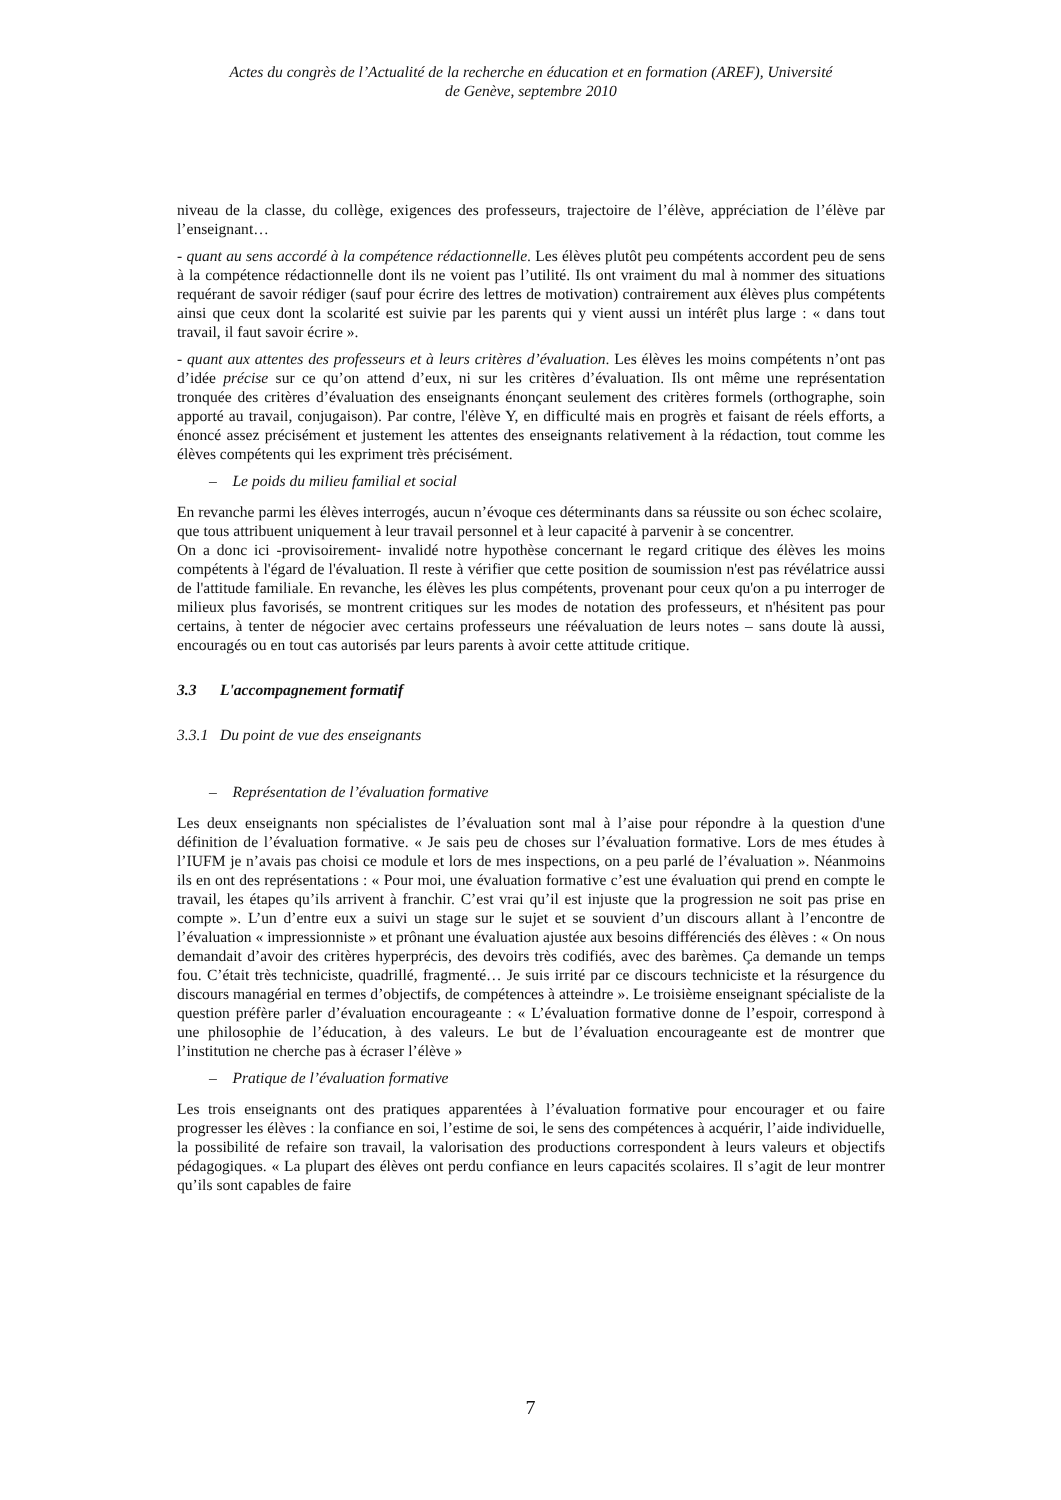Actes du congrès de l’Actualité de la recherche en éducation et en formation (AREF), Université
de Genève, septembre 2010
niveau de la classe, du collège, exigences des professeurs, trajectoire de l’élève, appréciation de l’élève par l’enseignant…
- quant au sens accordé à la compétence rédactionnelle. Les élèves plutôt peu compétents accordent peu de sens à la compétence rédactionnelle dont ils ne voient pas l’utilité. Ils ont vraiment du mal à nommer des situations requérant de savoir rédiger (sauf pour écrire des lettres de motivation) contrairement aux élèves plus compétents ainsi que ceux dont la scolarité est suivie par les parents qui y vient aussi un intérêt plus large : « dans tout travail, il faut savoir écrire ».
- quant aux attentes des professeurs et à leurs critères d’évaluation. Les élèves les moins compétents n’ont pas d’idée précise sur ce qu’on attend d’eux, ni sur les critères d’évaluation. Ils ont même une représentation tronquée des critères d’évaluation des enseignants énonçant seulement des critères formels (orthographe, soin apporté au travail, conjugaison). Par contre, l'élève Y, en difficulté mais en progrès et faisant de réels efforts, a énoncé assez précisément et justement les attentes des enseignants relativement à la rédaction, tout comme les élèves compétents qui les expriment très précisément.
– Le poids du milieu familial et social
En revanche parmi les élèves interrogés, aucun n’évoque ces déterminants dans sa réussite ou son échec scolaire, que tous attribuent uniquement à leur travail personnel et à leur capacité à parvenir à se concentrer.
On a donc ici -provisoirement- invalidé notre hypothèse concernant le regard critique des élèves les moins compétents à l'égard de l'évaluation. Il reste à vérifier que cette position de soumission n'est pas révélatrice aussi de l'attitude familiale. En revanche, les élèves les plus compétents, provenant pour ceux qu'on a pu interroger de milieux plus favorisés, se montrent critiques sur les modes de notation des professeurs, et n'hésitent pas pour certains, à tenter de négocier avec certains professeurs une réévaluation de leurs notes – sans doute là aussi, encouragés ou en tout cas autorisés par leurs parents à avoir cette attitude critique.
3.3 L'accompagnement formatif
3.3.1 Du point de vue des enseignants
– Représentation de l’évaluation formative
Les deux enseignants non spécialistes de l’évaluation sont mal à l’aise pour répondre à la question d'une définition de l’évaluation formative. « Je sais peu de choses sur l’évaluation formative. Lors de mes études à l’IUFM je n’avais pas choisi ce module et lors de mes inspections, on a peu parlé de l’évaluation ». Néanmoins ils en ont des représentations : « Pour moi, une évaluation formative c’est une évaluation qui prend en compte le travail, les étapes qu’ils arrivent à franchir. C’est vrai qu’il est injuste que la progression ne soit pas prise en compte ». L’un d’entre eux a suivi un stage sur le sujet et se souvient d’un discours allant à l’encontre de l’évaluation « impressionniste » et prônant une évaluation ajustée aux besoins différenciés des élèves : « On nous demandait d’avoir des critères hyperprécis, des devoirs très codifiés, avec des barèmes. Ça demande un temps fou. C’était très techniciste, quadrillé, fragmenté… Je suis irrité par ce discours techniciste et la résurgence du discours managérial en termes d’objectifs, de compétences à atteindre ». Le troisième enseignant spécialiste de la question préfère parler d’évaluation encourageante : « L’évaluation formative donne de l’espoir, correspond à une philosophie de l’éducation, à des valeurs. Le but de l’évaluation encourageante est de montrer que l’institution ne cherche pas à écraser l’élève »
– Pratique de l’évaluation formative
Les trois enseignants ont des pratiques apparentées à l’évaluation formative pour encourager et ou faire progresser les élèves : la confiance en soi, l’estime de soi, le sens des compétences à acquérir, l’aide individuelle, la possibilité de refaire son travail, la valorisation des productions correspondent à leurs valeurs et objectifs pédagogiques. « La plupart des élèves ont perdu confiance en leurs capacités scolaires. Il s’agit de leur montrer qu’ils sont capables de faire
7